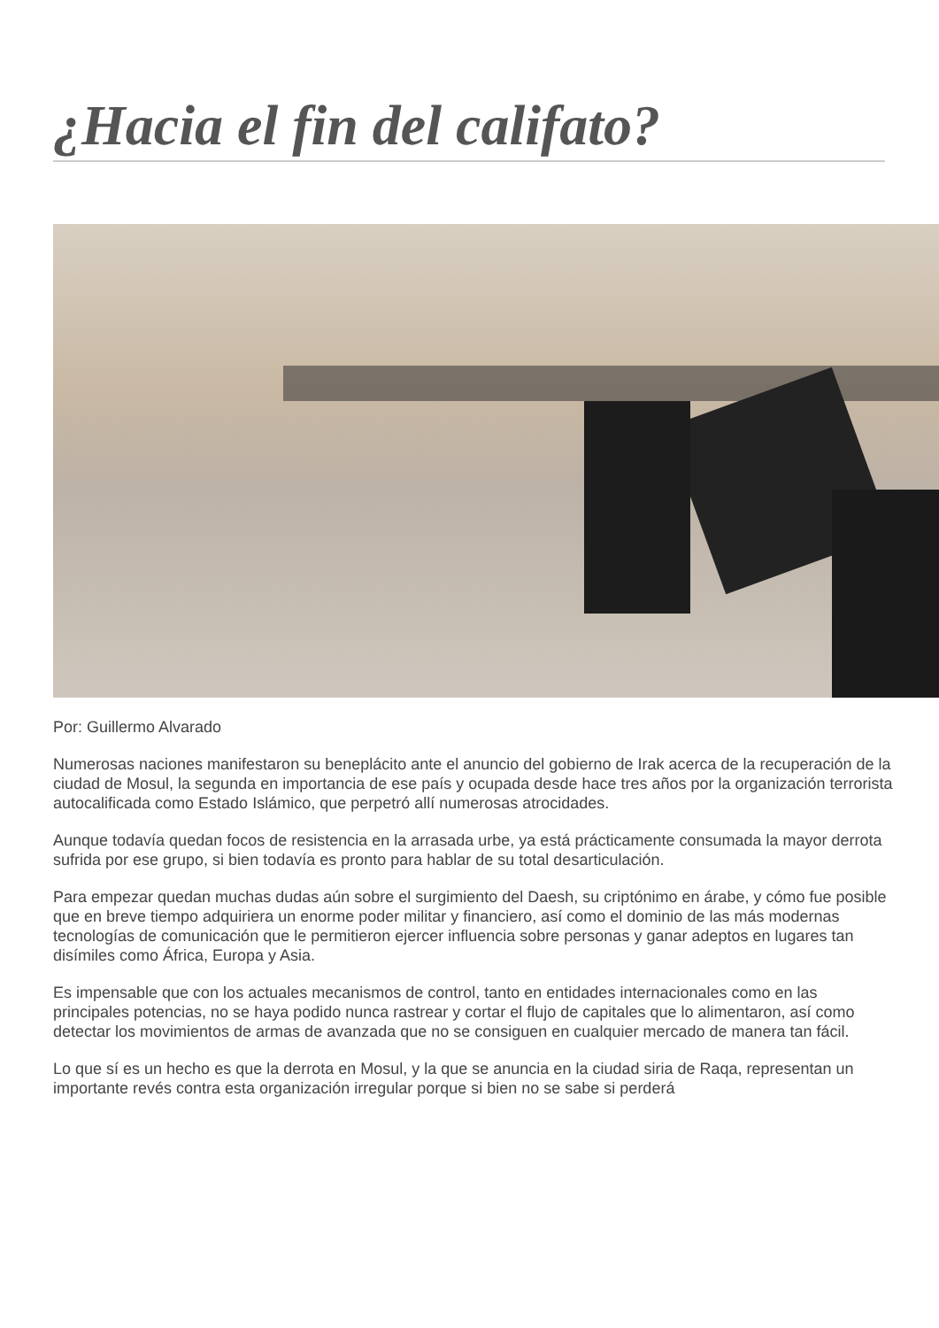¿Hacia el fin del califato?
Por: Guillermo Alvarado
Numerosas naciones manifestaron su beneplácito ante el anuncio del gobierno de Irak acerca de la recuperación de la ciudad de Mosul, la segunda en importancia de ese país y ocupada desde hace tres años por la organización terrorista autocalificada como Estado Islámico, que perpetró allí numerosas atrocidades.
Aunque todavía quedan focos de resistencia en la arrasada urbe, ya está prácticamente consumada la mayor derrota sufrida por ese grupo, si bien todavía es pronto para hablar de su total desarticulación.
Para empezar quedan muchas dudas aún sobre el surgimiento del Daesh, su criptónimo en árabe, y cómo fue posible que en breve tiempo adquiriera un enorme poder militar y financiero, así como el dominio de las más modernas tecnologías de comunicación que le permitieron ejercer influencia sobre personas y ganar adeptos en lugares tan disímiles como África, Europa y Asia.
Es impensable que con los actuales mecanismos de control, tanto en entidades internacionales como en las principales potencias, no se haya podido nunca rastrear y cortar el flujo de capitales que lo alimentaron, así como detectar los movimientos de armas de avanzada que no se consiguen en cualquier mercado de manera tan fácil.
Lo que sí es un hecho es que la derrota en Mosul, y la que se anuncia en la ciudad siria de Raqa, representan un importante revés contra esta organización irregular porque si bien no se sabe si perderá